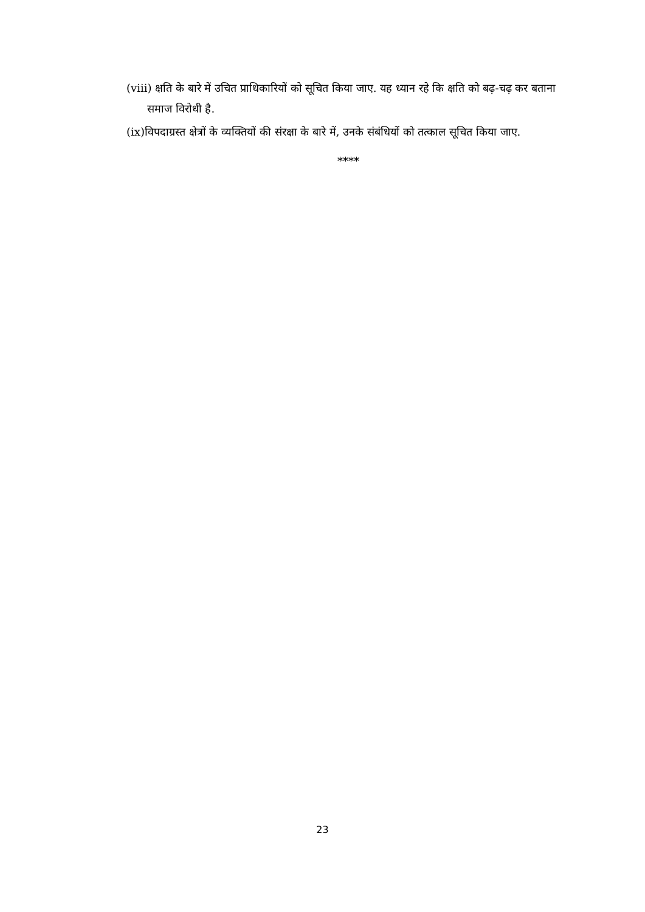(viii) क्षति के बारे में उचित प्राधिकारियों को सूचित किया जाए. यह ध्यान रहे कि क्षति को बढ़-चढ़ कर बताना समाज विरोधी है.
(ix)विपदाग्रस्त क्षेत्रों के व्यक्तियों की संरक्षा के बारे में, उनके संबंधियों को तत्काल सूचित किया जाए.
****
23